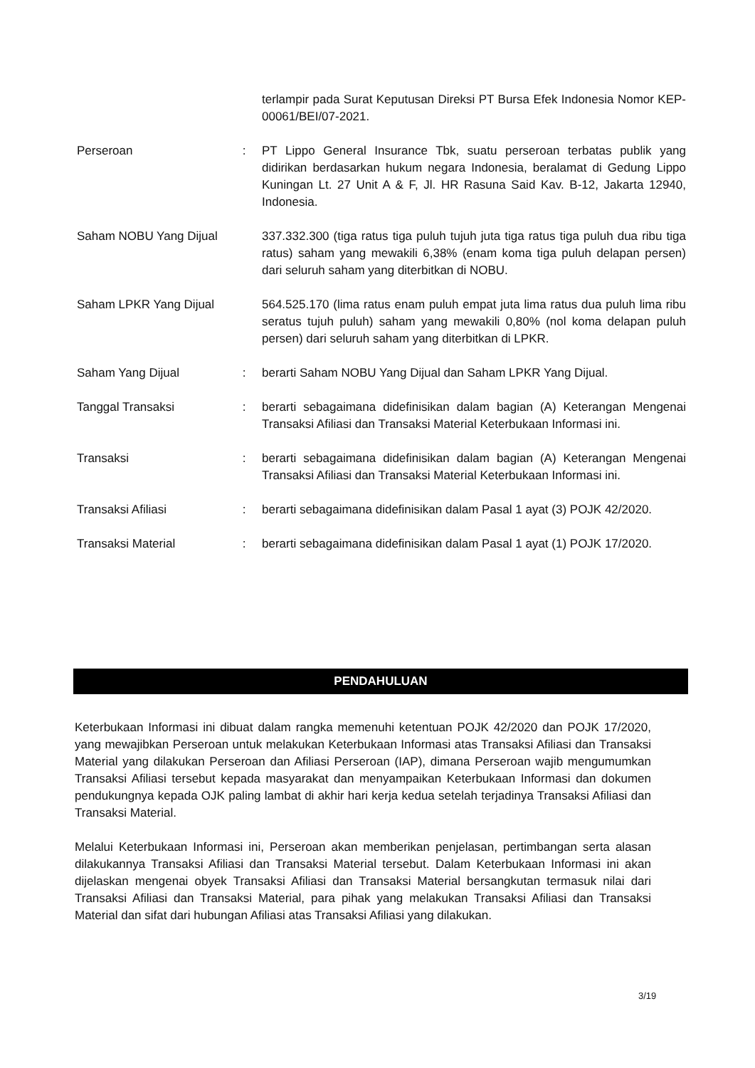| | | terlampir pada Surat Keputusan Direksi PT Bursa Efek Indonesia Nomor KEP-00061/BEI/07-2021. |
| Perseroan | : | PT Lippo General Insurance Tbk, suatu perseroan terbatas publik yang didirikan berdasarkan hukum negara Indonesia, beralamat di Gedung Lippo Kuningan Lt. 27 Unit A & F, Jl. HR Rasuna Said Kav. B-12, Jakarta 12940, Indonesia. |
| Saham NOBU Yang Dijual | | 337.332.300 (tiga ratus tiga puluh tujuh juta tiga ratus tiga puluh dua ribu tiga ratus) saham yang mewakili 6,38% (enam koma tiga puluh delapan persen) dari seluruh saham yang diterbitkan di NOBU. |
| Saham LPKR Yang Dijual | | 564.525.170 (lima ratus enam puluh empat juta lima ratus dua puluh lima ribu seratus tujuh puluh) saham yang mewakili 0,80% (nol koma delapan puluh persen) dari seluruh saham yang diterbitkan di LPKR. |
| Saham Yang Dijual | : | berarti Saham NOBU Yang Dijual dan Saham LPKR Yang Dijual. |
| Tanggal Transaksi | : | berarti sebagaimana didefinisikan dalam bagian (A) Keterangan Mengenai Transaksi Afiliasi dan Transaksi Material Keterbukaan Informasi ini. |
| Transaksi | : | berarti sebagaimana didefinisikan dalam bagian (A) Keterangan Mengenai Transaksi Afiliasi dan Transaksi Material Keterbukaan Informasi ini. |
| Transaksi Afiliasi | : | berarti sebagaimana didefinisikan dalam Pasal 1 ayat (3) POJK 42/2020. |
| Transaksi Material | : | berarti sebagaimana didefinisikan dalam Pasal 1 ayat (1) POJK 17/2020. |
PENDAHULUAN
Keterbukaan Informasi ini dibuat dalam rangka memenuhi ketentuan POJK 42/2020 dan POJK 17/2020, yang mewajibkan Perseroan untuk melakukan Keterbukaan Informasi atas Transaksi Afiliasi dan Transaksi Material yang dilakukan Perseroan dan Afiliasi Perseroan (IAP), dimana Perseroan wajib mengumumkan Transaksi Afiliasi tersebut kepada masyarakat dan menyampaikan Keterbukaan Informasi dan dokumen pendukungnya kepada OJK paling lambat di akhir hari kerja kedua setelah terjadinya Transaksi Afiliasi dan Transaksi Material.
Melalui Keterbukaan Informasi ini, Perseroan akan memberikan penjelasan, pertimbangan serta alasan dilakukannya Transaksi Afiliasi dan Transaksi Material tersebut. Dalam Keterbukaan Informasi ini akan dijelaskan mengenai obyek Transaksi Afiliasi dan Transaksi Material bersangkutan termasuk nilai dari Transaksi Afiliasi dan Transaksi Material, para pihak yang melakukan Transaksi Afiliasi dan Transaksi Material dan sifat dari hubungan Afiliasi atas Transaksi Afiliasi yang dilakukan.
3/19